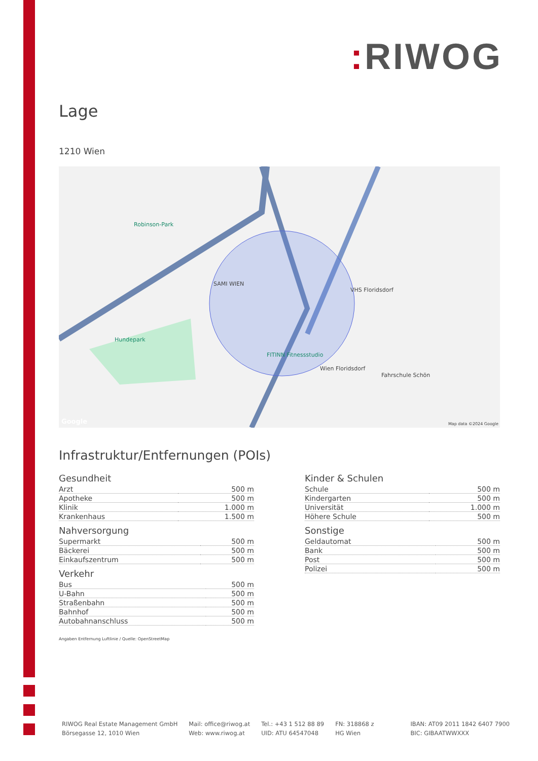: RIWOG
Lage
1210 Wien
SAMI WIEN
FITINN Fitnessstudio
Wien Floridsdorf
Robinson-Park
Hundepark
VHS Floridsdorf
Fahrschule Schön
Google Map data ©2024 Google
Infrastruktur/Entfernungen (POIs)
Gesundheit
| Arzt | 500 m |
| Apotheke | 500 m |
| Klinik | 1.000 m |
| Krankenhaus | 1.500 m |
Nahversorgung
| Supermarkt | 500 m |
| Bäckerei | 500 m |
| Einkaufszentrum | 500 m |
Verkehr
| Bus | 500 m |
| U-Bahn | 500 m |
| Straßenbahn | 500 m |
| Bahnhof | 500 m |
| Autobahnanschluss | 500 m |
Kinder & Schulen
| Schule | 500 m |
| Kindergarten | 500 m |
| Universität | 1.000 m |
| Höhere Schule | 500 m |
Sonstige
| Geldautomat | 500 m |
| Bank | 500 m |
| Post | 500 m |
| Polizei | 500 m |
Angaben Entfernung Luftlinie / Quelle: OpenStreetMap
RIWOG Real Estate Management GmbH
Börsegasse 12, 1010 Wien
Mail: office@riwog.at
Web: www.riwog.at
Tel.: +43 1 512 88 89
UID: ATU 64547048
FN: 318868 z
HG Wien
IBAN: AT09 2011 1842 6407 7900
BIC: GIBAATWWXXX